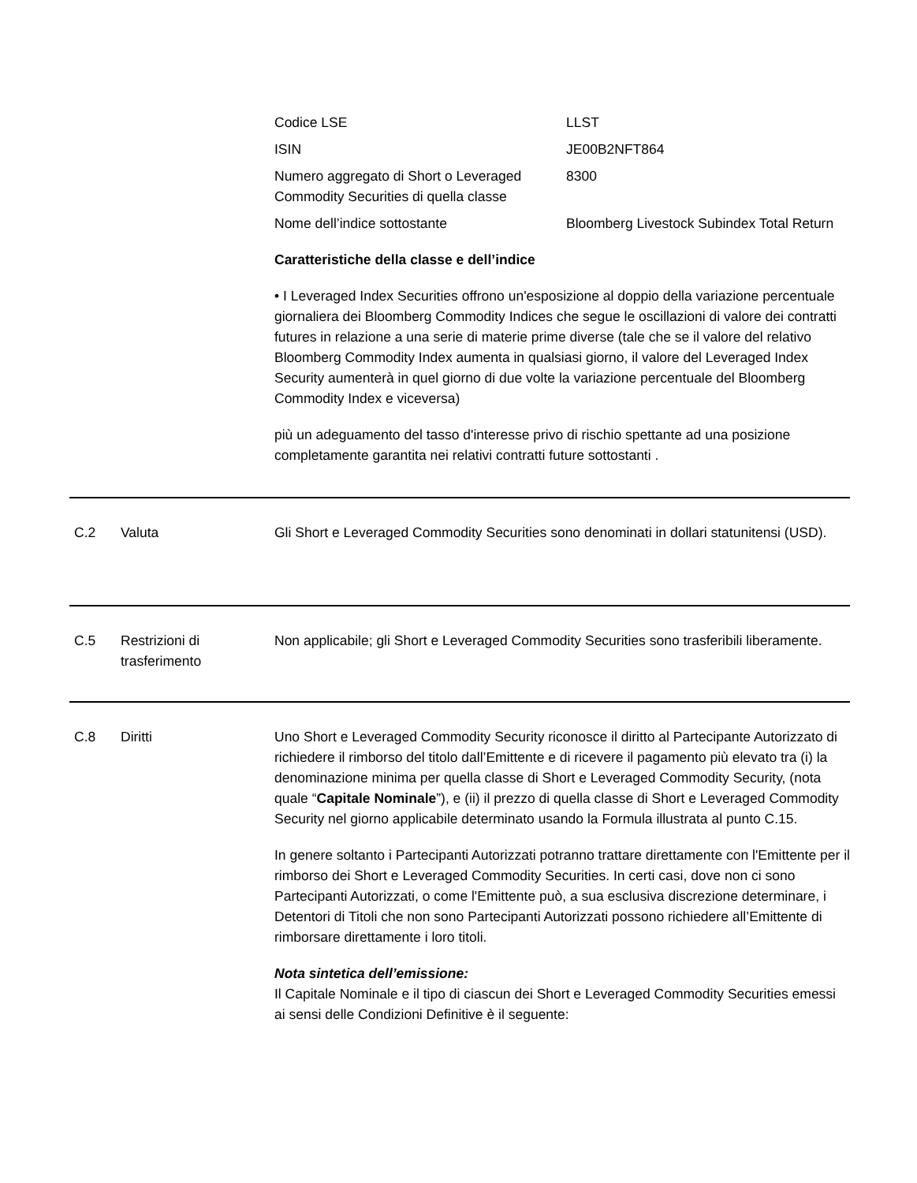Codice LSE LLST
ISIN JE00B2NFT864
Numero aggregato di Short o Leveraged Commodity Securities di quella classe
8300
Nome dell’indice sottostante Bloomberg Livestock Subindex Total Return
Caratteristiche della classe e dell’indice
• I Leveraged Index Securities offrono un'esposizione al doppio della variazione percentuale giornaliera dei Bloomberg Commodity Indices che segue le oscillazioni di valore dei contratti futures in relazione a una serie di materie prime diverse (tale che se il valore del relativo Bloomberg Commodity Index aumenta in qualsiasi giorno, il valore del Leveraged Index Security aumenterà in quel giorno di due volte la variazione percentuale del Bloomberg Commodity Index e viceversa)
più un adeguamento del tasso d'interesse privo di rischio spettante ad una posizione completamente garantita nei relativi contratti future sottostanti .
C.2 Valuta Gli Short e Leveraged Commodity Securities sono denominati in dollari statunitensi (USD).
C.5 Restrizioni di trasferimento
Non applicabile; gli Short e Leveraged Commodity Securities sono trasferibili liberamente.
C.8 Diritti Uno Short e Leveraged Commodity Security riconosce il diritto al Partecipante Autorizzato di richiedere il rimborso del titolo dall’Emittente e di ricevere il pagamento più elevato tra (i) la denominazione minima per quella classe di Short e Leveraged Commodity Security, (nota quale “Capitale Nominale”), e (ii) il prezzo di quella classe di Short e Leveraged Commodity Security nel giorno applicabile determinato usando la Formula illustrata al punto C.15.
In genere soltanto i Partecipanti Autorizzati potranno trattare direttamente con l'Emittente per il rimborso dei Short e Leveraged Commodity Securities. In certi casi, dove non ci sono Partecipanti Autorizzati, o come l'Emittente può, a sua esclusiva discrezione determinare, i Detentori di Titoli che non sono Partecipanti Autorizzati possono richiedere all’Emittente di rimborsare direttamente i loro titoli.
Nota sintetica dell’emissione:
Il Capitale Nominale e il tipo di ciascun dei Short e Leveraged Commodity Securities emessi ai sensi delle Condizioni Definitive è il seguente: